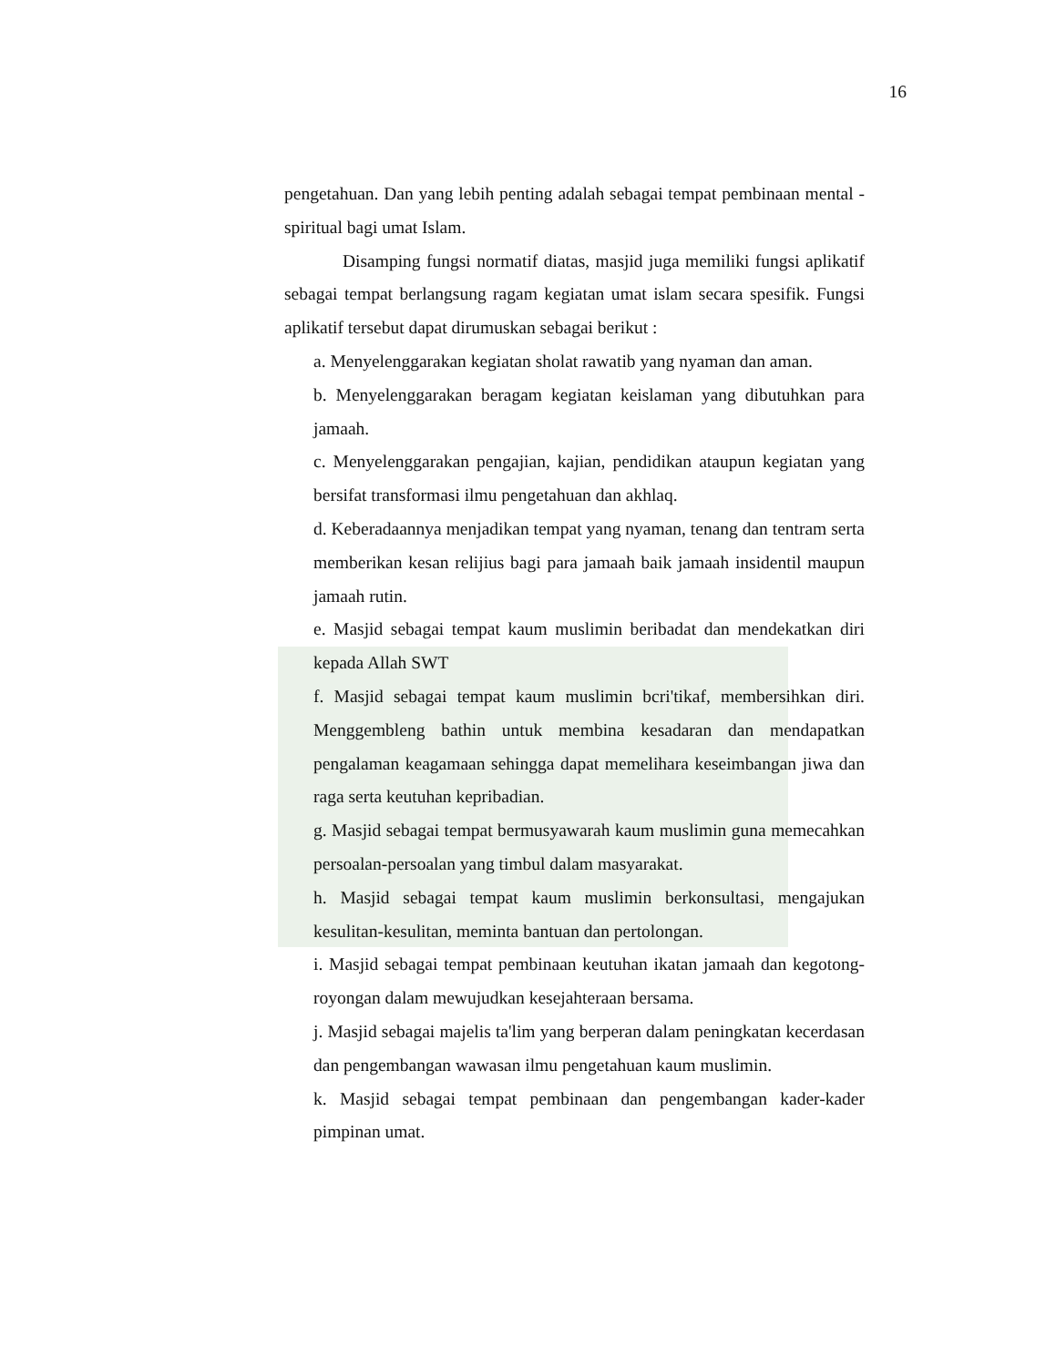16
pengetahuan. Dan yang lebih penting adalah sebagai tempat pembinaan mental -spiritual bagi umat Islam.
Disamping fungsi normatif diatas, masjid juga memiliki fungsi aplikatif sebagai tempat berlangsung ragam kegiatan umat islam secara spesifik. Fungsi aplikatif tersebut dapat dirumuskan sebagai berikut :
a. Menyelenggarakan kegiatan sholat rawatib yang nyaman dan aman.
b. Menyelenggarakan beragam kegiatan keislaman yang dibutuhkan para jamaah.
c. Menyelenggarakan pengajian, kajian, pendidikan ataupun kegiatan yang bersifat transformasi ilmu pengetahuan dan akhlaq.
d. Keberadaannya menjadikan tempat yang nyaman, tenang dan tentram serta memberikan kesan relijius bagi para jamaah baik jamaah insidentil maupun jamaah rutin.
e. Masjid sebagai tempat kaum muslimin beribadat dan mendekatkan diri kepada Allah SWT
f. Masjid sebagai tempat kaum muslimin bcri'tikaf, membersihkan diri. Menggembleng bathin untuk membina kesadaran dan mendapatkan pengalaman keagamaan sehingga dapat memelihara keseimbangan jiwa dan raga serta keutuhan kepribadian.
g. Masjid sebagai tempat bermusyawarah kaum muslimin guna memecahkan persoalan-persoalan yang timbul dalam masyarakat.
h. Masjid sebagai tempat kaum muslimin berkonsultasi, mengajukan kesulitan-kesulitan, meminta bantuan dan pertolongan.
i. Masjid sebagai tempat pembinaan keutuhan ikatan jamaah dan kegotong-royongan dalam mewujudkan kesejahteraan bersama.
j. Masjid sebagai majelis ta'lim yang berperan dalam peningkatan kecerdasan dan pengembangan wawasan ilmu pengetahuan kaum muslimin.
k. Masjid sebagai tempat pembinaan dan pengembangan kader-kader pimpinan umat.